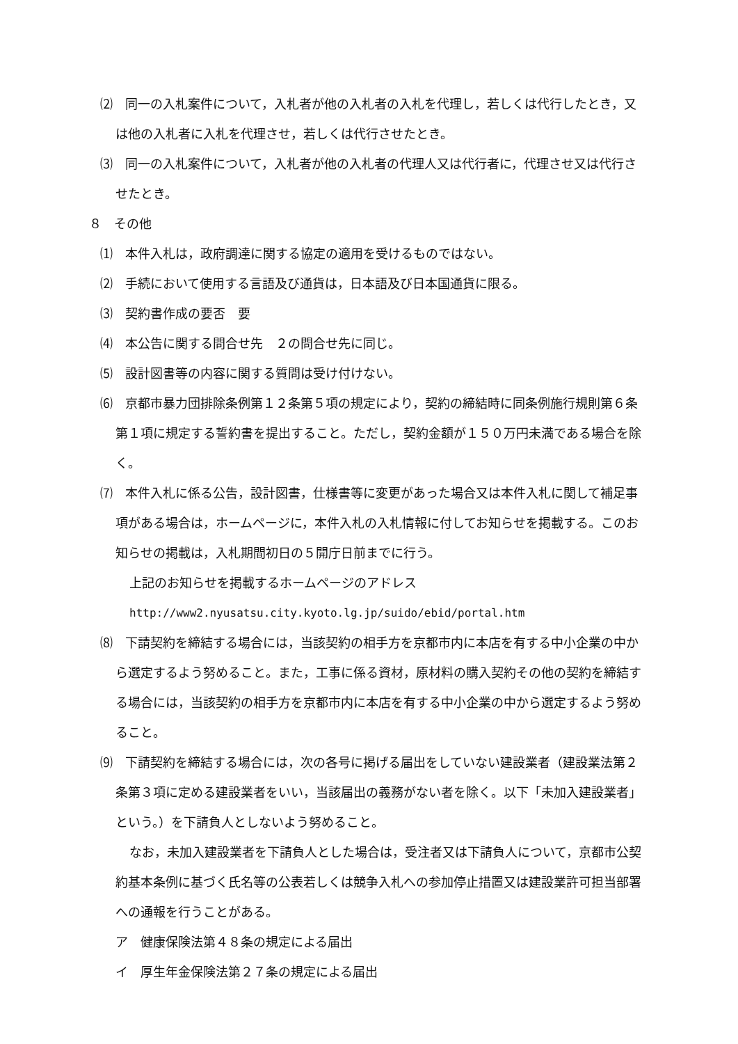⑵　同一の入札案件について，入札者が他の入札者の入札を代理し，若しくは代行したとき，又は他の入札者に入札を代理させ，若しくは代行させたとき。
⑶　同一の入札案件について，入札者が他の入札者の代理人又は代行者に，代理させ又は代行させたとき。
８　その他
⑴　本件入札は，政府調達に関する協定の適用を受けるものではない。
⑵　手続において使用する言語及び通貨は，日本語及び日本国通貨に限る。
⑶　契約書作成の要否　要
⑷　本公告に関する問合せ先　２の問合せ先に同じ。
⑸　設計図書等の内容に関する質問は受け付けない。
⑹　京都市暴力団排除条例第１２条第５項の規定により，契約の締結時に同条例施行規則第６条第１項に規定する誓約書を提出すること。ただし，契約金額が１５０万円未満である場合を除く。
⑺　本件入札に係る公告，設計図書，仕様書等に変更があった場合又は本件入札に関して補足事項がある場合は，ホームページに，本件入札の入札情報に付してお知らせを掲載する。このお知らせの掲載は，入札期間初日の５開庁日前までに行う。
上記のお知らせを掲載するホームページのアドレス
http://www2.nyusatsu.city.kyoto.lg.jp/suido/ebid/portal.htm
⑻　下請契約を締結する場合には，当該契約の相手方を京都市内に本店を有する中小企業の中から選定するよう努めること。また，工事に係る資材，原材料の購入契約その他の契約を締結する場合には，当該契約の相手方を京都市内に本店を有する中小企業の中から選定するよう努めること。
⑼　下請契約を締結する場合には，次の各号に掲げる届出をしていない建設業者（建設業法第２条第３項に定める建設業者をいい，当該届出の義務がない者を除く。以下「未加入建設業者」という。）を下請負人としないよう努めること。
なお，未加入建設業者を下請負人とした場合は，受注者又は下請負人について，京都市公契約基本条例に基づく氏名等の公表若しくは競争入札への参加停止措置又は建設業許可担当部署への通報を行うことがある。
ア　健康保険法第４８条の規定による届出
イ　厚生年金保険法第２７条の規定による届出